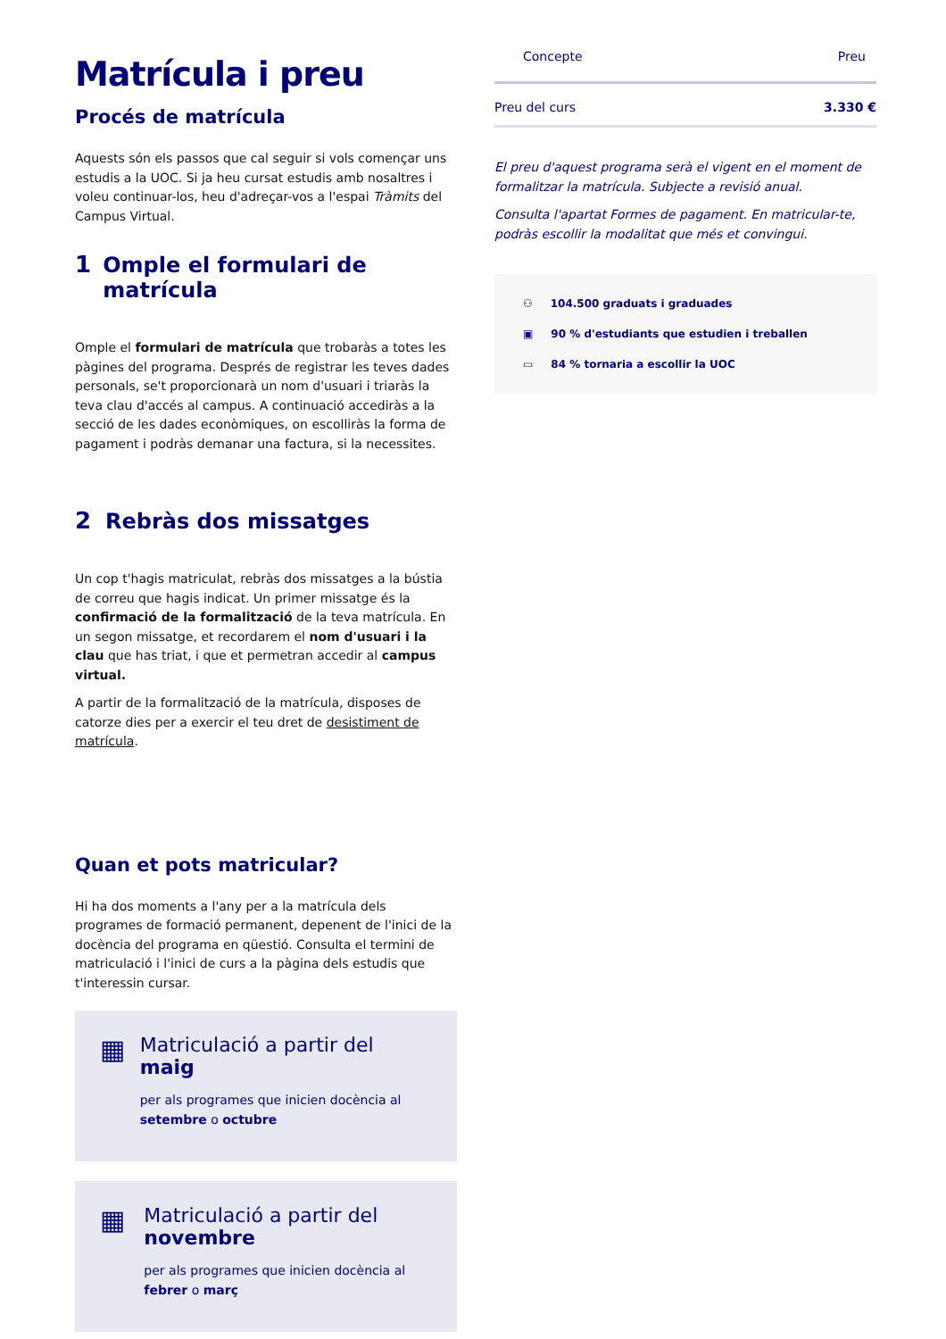Matrícula i preu
Procés de matrícula
Aquests són els passos que cal seguir si vols començar uns estudis a la UOC. Si ja heu cursat estudis amb nosaltres i voleu continuar-los, heu d'adreçar-vos a l'espai Tràmits del Campus Virtual.
1 Omple el formulari de matrícula
Omple el formulari de matrícula que trobaràs a totes les pàgines del programa. Després de registrar les teves dades personals, se't proporcionarà un nom d'usuari i triaràs la teva clau d'accés al campus. A continuació accediràs a la secció de les dades econòmiques, on escolliràs la forma de pagament i podràs demanar una factura, si la necessites.
2 Rebràs dos missatges
Un cop t'hagis matriculat, rebràs dos missatges a la bústia de correu que hagis indicat. Un primer missatge és la confirmació de la formalització de la teva matrícula. En un segon missatge, et recordarem el nom d'usuari i la clau que has triat, i que et permetran accedir al campus virtual.
A partir de la formalització de la matrícula, disposes de catorze dies per a exercir el teu dret de desistiment de matrícula.
Quan et pots matricular?
Hi ha dos moments a l'any per a la matrícula dels programes de formació permanent, depenent de l'inici de la docència del programa en qüestió. Consulta el termini de matriculació i l'inici de curs a la pàgina dels estudis que t'interessin cursar.
▦
Matriculació a partir del maig
per als programes que inicien docència al setembre o octubre
▦
Matriculació a partir del novembre
per als programes que inicien docència al febrer o març
| Concepte | Preu |
| --- | --- |
| Preu del curs | 3.330 € |
El preu d'aquest programa serà el vigent en el moment de formalitzar la matrícula. Subjecte a revisió anual.
Consulta l'apartat Formes de pagament. En matricular-te, podràs escollir la modalitat que més et convingui.
⚇ 104.500 graduats i graduades
▣ 90 % d'estudiants que estudien i treballen
▭ 84 % tornaria a escollir la UOC